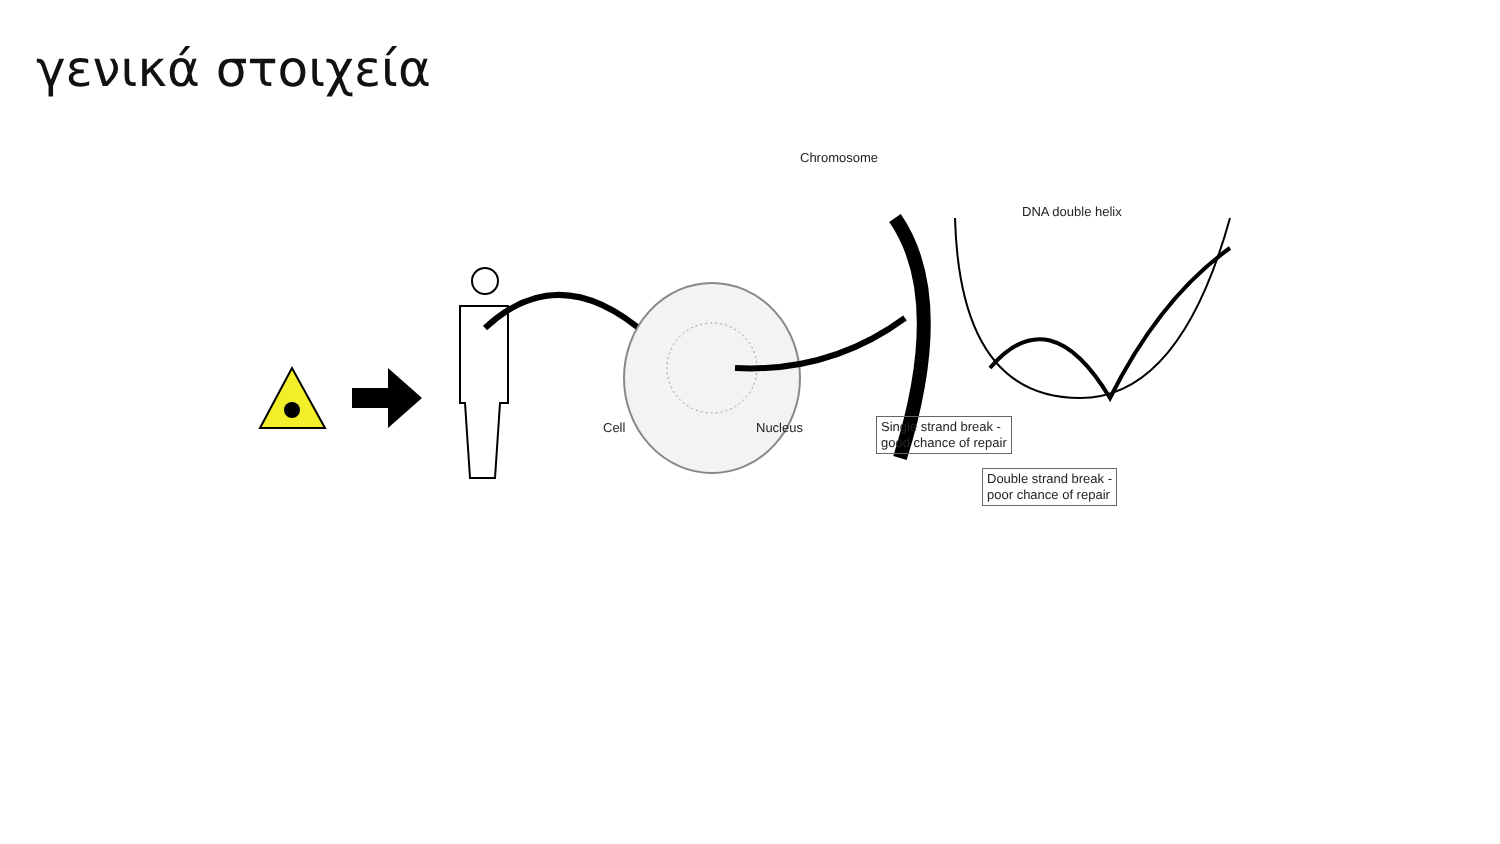γενικά στοιχεία
Chromosome
DNA double helix
Cell Nucleus
Single strand break -
good chance of repair
Double strand break -
poor chance of repair